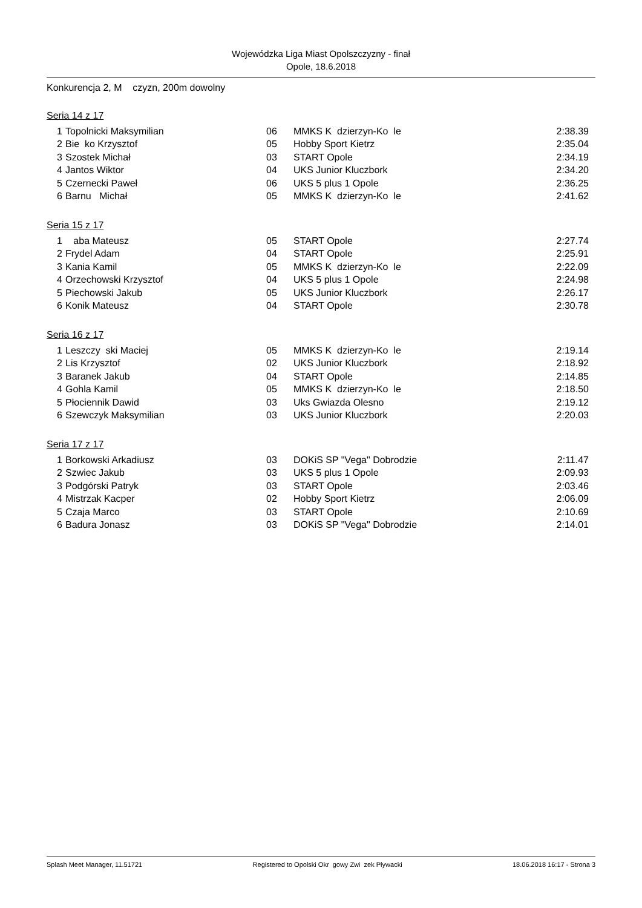Wojewódzka Liga Miast Opolszczyzny - finał
Opole, 18.6.2018
Konkurencja 2, M czyzn, 200m dowolny
Seria 14 z 17
| 1 | Topolnicki Maksymilian | 06 | MMKS K dzierzyn-Ko le | 2:38.39 |
| 2 | Bie ko Krzysztof | 05 | Hobby Sport Kietrz | 2:35.04 |
| 3 | Szostek Michał | 03 | START Opole | 2:34.19 |
| 4 | Jantos Wiktor | 04 | UKS Junior Kluczbork | 2:34.20 |
| 5 | Czernecki Paweł | 06 | UKS 5 plus 1 Opole | 2:36.25 |
| 6 | Barnu Michał | 05 | MMKS K dzierzyn-Ko le | 2:41.62 |
Seria 15 z 17
| 1 | aba Mateusz | 05 | START Opole | 2:27.74 |
| 2 | Frydel Adam | 04 | START Opole | 2:25.91 |
| 3 | Kania Kamil | 05 | MMKS K dzierzyn-Ko le | 2:22.09 |
| 4 | Orzechowski Krzysztof | 04 | UKS 5 plus 1 Opole | 2:24.98 |
| 5 | Piechowski Jakub | 05 | UKS Junior Kluczbork | 2:26.17 |
| 6 | Konik Mateusz | 04 | START Opole | 2:30.78 |
Seria 16 z 17
| 1 | Leszczy ski Maciej | 05 | MMKS K dzierzyn-Ko le | 2:19.14 |
| 2 | Lis Krzysztof | 02 | UKS Junior Kluczbork | 2:18.92 |
| 3 | Baranek Jakub | 04 | START Opole | 2:14.85 |
| 4 | Gohla Kamil | 05 | MMKS K dzierzyn-Ko le | 2:18.50 |
| 5 | Płociennik Dawid | 03 | Uks Gwiazda Olesno | 2:19.12 |
| 6 | Szewczyk Maksymilian | 03 | UKS Junior Kluczbork | 2:20.03 |
Seria 17 z 17
| 1 | Borkowski Arkadiusz | 03 | DOKiS SP "Vega" Dobrodzie | 2:11.47 |
| 2 | Szwiec Jakub | 03 | UKS 5 plus 1 Opole | 2:09.93 |
| 3 | Podgórski Patryk | 03 | START Opole | 2:03.46 |
| 4 | Mistrzak Kacper | 02 | Hobby Sport Kietrz | 2:06.09 |
| 5 | Czaja Marco | 03 | START Opole | 2:10.69 |
| 6 | Badura Jonasz | 03 | DOKiS SP "Vega" Dobrodzie | 2:14.01 |
Splash Meet Manager, 11.51721 Registered to Opolski Okr gowy Zwi zek Pływacki 18.06.2018 16:17 - Strona 3